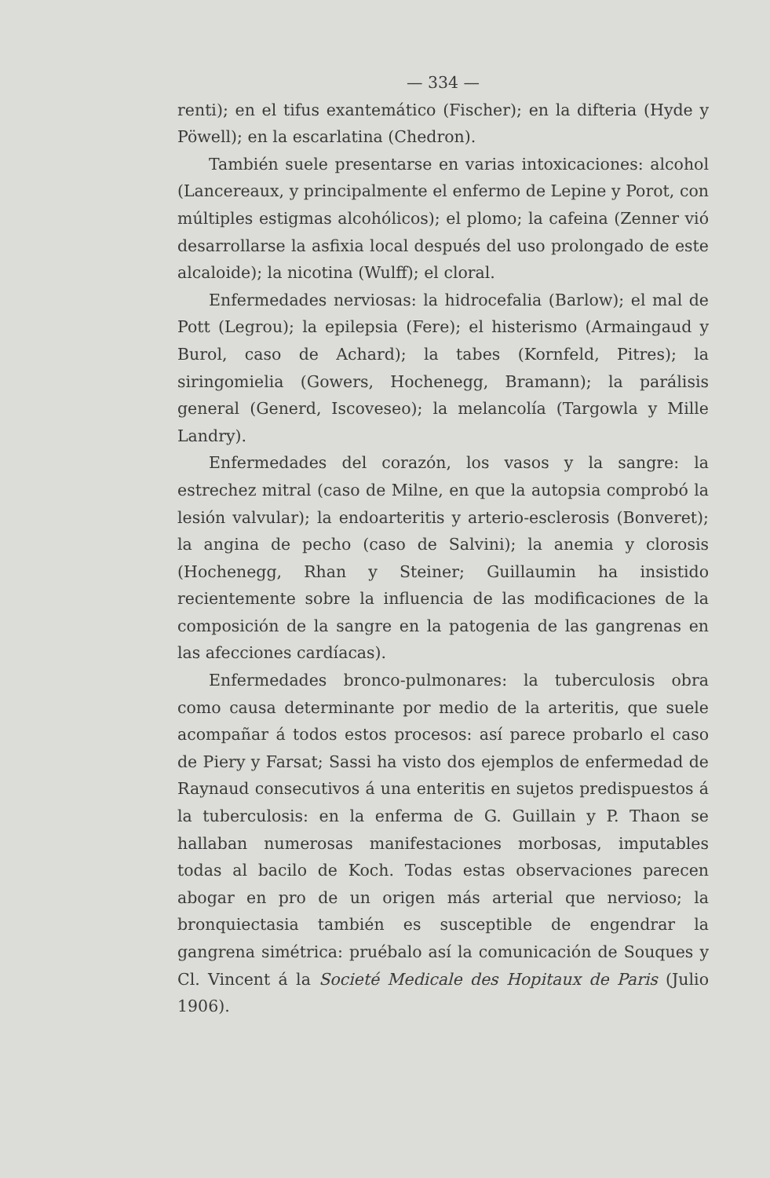— 334 —
renti); en el tifus exantemático (Fischer); en la difteria (Hyde y Pöwell); en la escarlatina (Chedron).
También suele presentarse en varias intoxicaciones: alcohol (Lancereaux, y principalmente el enfermo de Lepine y Porot, con múltiples estigmas alcohólicos); el plomo; la cafeina (Zenner vió desarrollarse la asfixia local después del uso prolongado de este alcaloide); la nicotina (Wulff); el cloral.
Enfermedades nerviosas: la hidrocefalia (Barlow); el mal de Pott (Legrou); la epilepsia (Fere); el histerismo (Armaingaud y Burol, caso de Achard); la tabes (Kornfeld, Pitres); la siringomielia (Gowers, Hochenegg, Bramann); la parálisis general (Generd, Iscoveseo); la melancolía (Targowla y Mille Landry).
Enfermedades del corazón, los vasos y la sangre: la estrechez mitral (caso de Milne, en que la autopsia comprobó la lesión valvular); la endoarteritis y arterio-esclerosis (Bonveret); la angina de pecho (caso de Salvini); la anemia y clorosis (Hochenegg, Rhan y Steiner; Guillaumin ha insistido recientemente sobre la influencia de las modificaciones de la composición de la sangre en la patogenia de las gangrenas en las afecciones cardíacas).
Enfermedades bronco-pulmonares: la tuberculosis obra como causa determinante por medio de la arteritis, que suele acompañar á todos estos procesos: así parece probarlo el caso de Piery y Farsat; Sassi ha visto dos ejemplos de enfermedad de Raynaud consecutivos á una enteritis en sujetos predispuestos á la tuberculosis: en la enferma de G. Guillain y P. Thaon se hallaban numerosas manifestaciones morbosas, imputables todas al bacilo de Koch. Todas estas observaciones parecen abogar en pro de un origen más arterial que nervioso; la bronquiectasia también es susceptible de engendrar la gangrena simétrica: pruébalo así la comunicación de Souques y Cl. Vincent á la Societé Medicale des Hopitaux de Paris (Julio 1906).